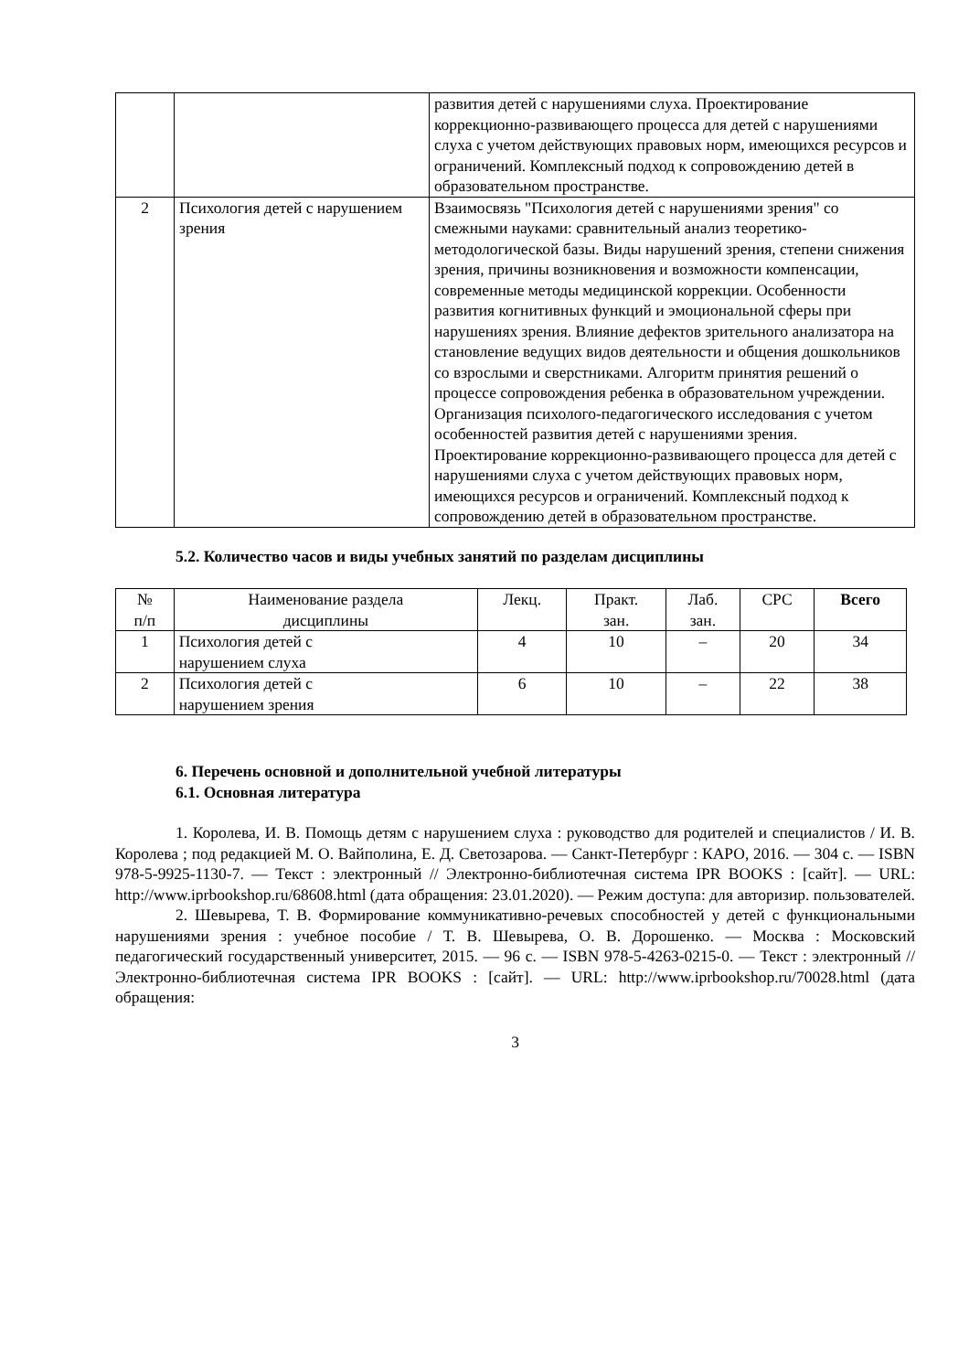| | | развития детей с нарушениями слуха. Проектирование коррекционно-развивающего процесса для детей с нарушениями слуха с учетом действующих правовых норм, имеющихся ресурсов и ограничений. Комплексный подход к сопровождению детей в образовательном пространстве. |
| 2 | Психология детей с нарушением зрения | Взаимосвязь "Психология детей с нарушениями зрения" со смежными науками: сравнительный анализ теоретико-методологической базы. Виды нарушений зрения, степени снижения зрения, причины возникновения и возможности компенсации, современные методы медицинской коррекции. Особенности развития когнитивных функций и эмоциональной сферы при нарушениях зрения. Влияние дефектов зрительного анализатора на становление ведущих видов деятельности и общения дошкольников со взрослыми и сверстниками. Алгоритм принятия решений о процессе сопровождения ребенка в образовательном учреждении. Организация психолого-педагогического исследования с учетом особенностей развития детей с нарушениями зрения. Проектирование коррекционно-развивающего процесса для детей с нарушениями слуха с учетом действующих правовых норм, имеющихся ресурсов и ограничений. Комплексный подход к сопровождению детей в образовательном пространстве. |
5.2. Количество часов и виды учебных занятий по разделам дисциплины
| № п/п | Наименование раздела дисциплины | Лекц. | Практ. зан. | Лаб. зан. | СРС | Всего |
| --- | --- | --- | --- | --- | --- | --- |
| 1 | Психология детей с нарушением слуха | 4 | 10 | – | 20 | 34 |
| 2 | Психология детей с нарушением зрения | 6 | 10 | – | 22 | 38 |
6. Перечень основной и дополнительной учебной литературы
6.1. Основная литература
1. Королева, И. В. Помощь детям с нарушением слуха : руководство для родителей и специалистов / И. В. Королева ; под редакцией М. О. Вайполина, Е. Д. Светозарова. — Санкт-Петербург : КАРО, 2016. — 304 c. — ISBN 978-5-9925-1130-7. — Текст : электронный // Электронно-библиотечная система IPR BOOKS : [сайт]. — URL: http://www.iprbookshop.ru/68608.html (дата обращения: 23.01.2020). — Режим доступа: для авторизир. пользователей.
2. Шевырева, Т. В. Формирование коммуникативно-речевых способностей у детей с функциональными нарушениями зрения : учебное пособие / Т. В. Шевырева, О. В. Дорошенко. — Москва : Московский педагогический государственный университет, 2015. — 96 c. — ISBN 978-5-4263-0215-0. — Текст : электронный // Электронно-библиотечная система IPR BOOKS : [сайт]. — URL: http://www.iprbookshop.ru/70028.html (дата обращения:
3